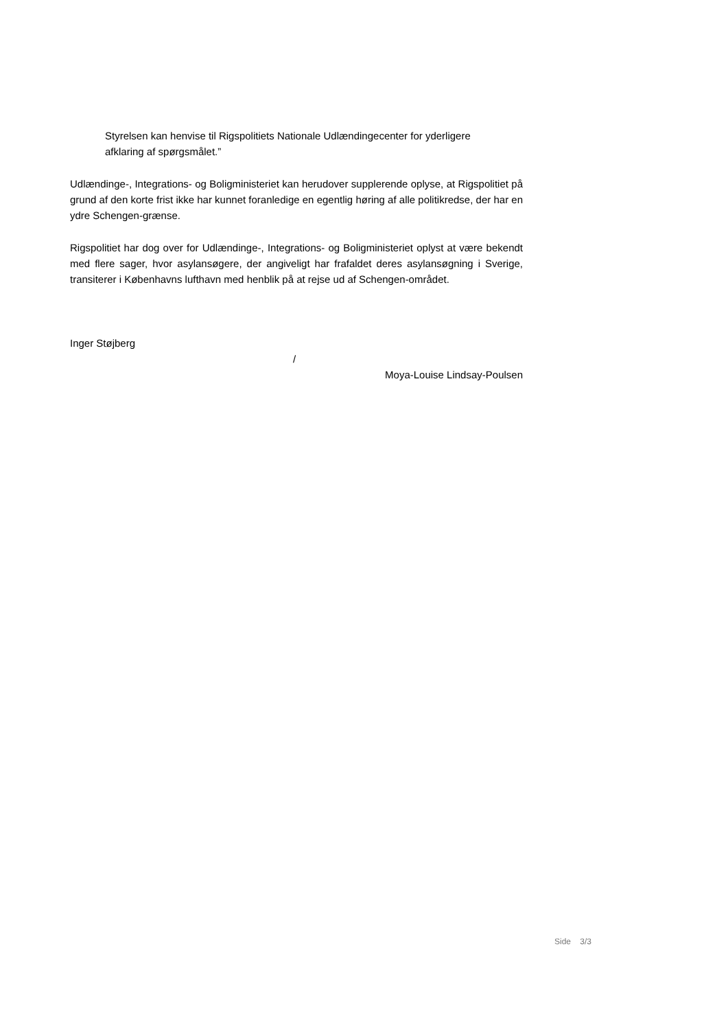Styrelsen kan henvise til Rigspolitiets Nationale Udlændingecenter for yderligere afklaring af spørgsmålet.”
Udlændinge-, Integrations- og Boligministeriet kan herudover supplerende oplyse, at Rigspolitiet på grund af den korte frist ikke har kunnet foranledige en egentlig høring af alle politikredse, der har en ydre Schengen-grænse.
Rigspolitiet har dog over for Udlændinge-, Integrations- og Boligministeriet oplyst at være bekendt med flere sager, hvor asylansøgere, der angiveligt har frafaldet deres asylansøgning i Sverige, transiterer i Københavns lufthavn med henblik på at rejse ud af Schengen-området.
Inger Støjberg
/
Moya-Louise Lindsay-Poulsen
Side 3/3